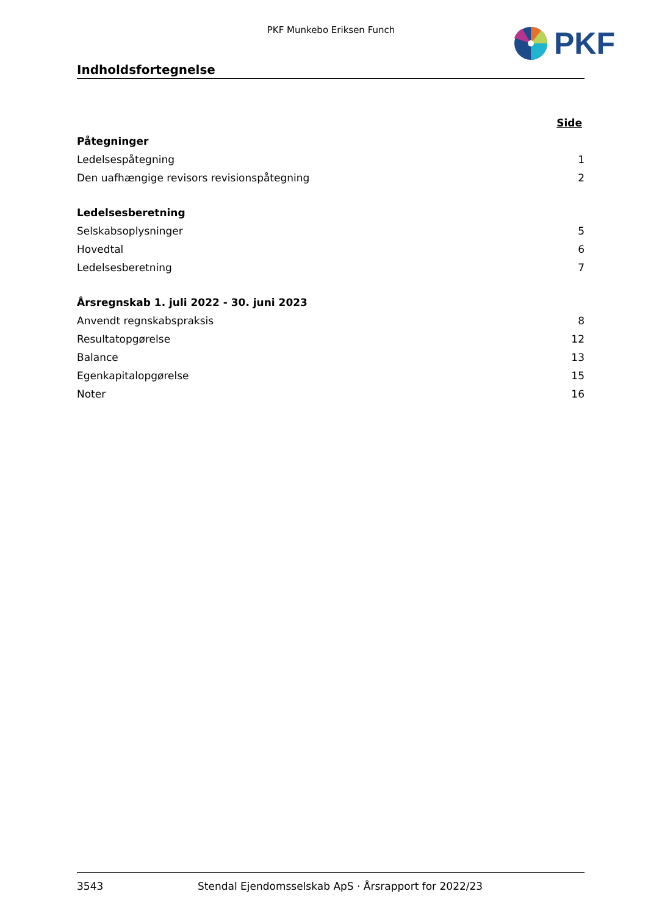PKF Munkebo Eriksen Funch PKF
Indholdsfortegnelse
Side
Påtegninger
Ledelsespåtegning 1
Den uafhængige revisors revisionspåtegning 2
Ledelsesberetning
Selskabsoplysninger 5
Hovedtal 6
Ledelsesberetning 7
Årsregnskab 1. juli 2022 - 30. juni 2023
Anvendt regnskabspraksis 8
Resultatopgørelse 12
Balance 13
Egenkapitalopgørelse 15
Noter 16
3543 Stendal Ejendomsselskab ApS · Årsrapport for 2022/23